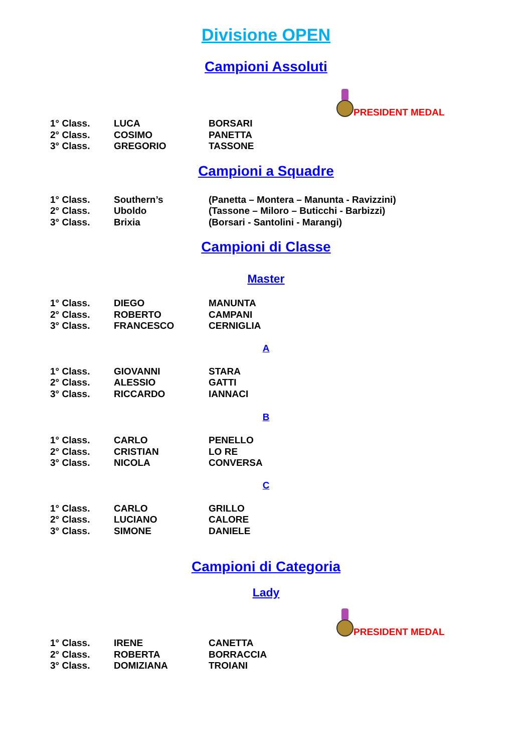Divisione OPEN
Campioni Assoluti
| | | | PRESIDENT MEDAL |
| 1° Class. | LUCA | BORSARI | |
| 2° Class. | COSIMO | PANETTA | |
| 3° Class. | GREGORIO | TASSONE | |
Campioni a Squadre
| 1° Class. | Southern’s | (Panetta – Montera – Manunta - Ravizzini) |
| 2° Class. | Uboldo | (Tassone – Miloro – Buticchi - Barbizzi) |
| 3° Class. | Brixia | (Borsari - Santolini - Marangi) |
Campioni di Classe
Master
| 1° Class. | DIEGO | MANUNTA |
| 2° Class. | ROBERTO | CAMPANI |
| 3° Class. | FRANCESCO | CERNIGLIA |
A
| 1° Class. | GIOVANNI | STARA |
| 2° Class. | ALESSIO | GATTI |
| 3° Class. | RICCARDO | IANNACI |
B
| 1° Class. | CARLO | PENELLO |
| 2° Class. | CRISTIAN | LO RE |
| 3° Class. | NICOLA | CONVERSA |
C
| 1° Class. | CARLO | GRILLO |
| 2° Class. | LUCIANO | CALORE |
| 3° Class. | SIMONE | DANIELE |
Campioni di Categoria
Lady
| | | | PRESIDENT MEDAL |
| 1° Class. | IRENE | CANETTA | |
| 2° Class. | ROBERTA | BORRACCIA | |
| 3° Class. | DOMIZIANA | TROIANI | |